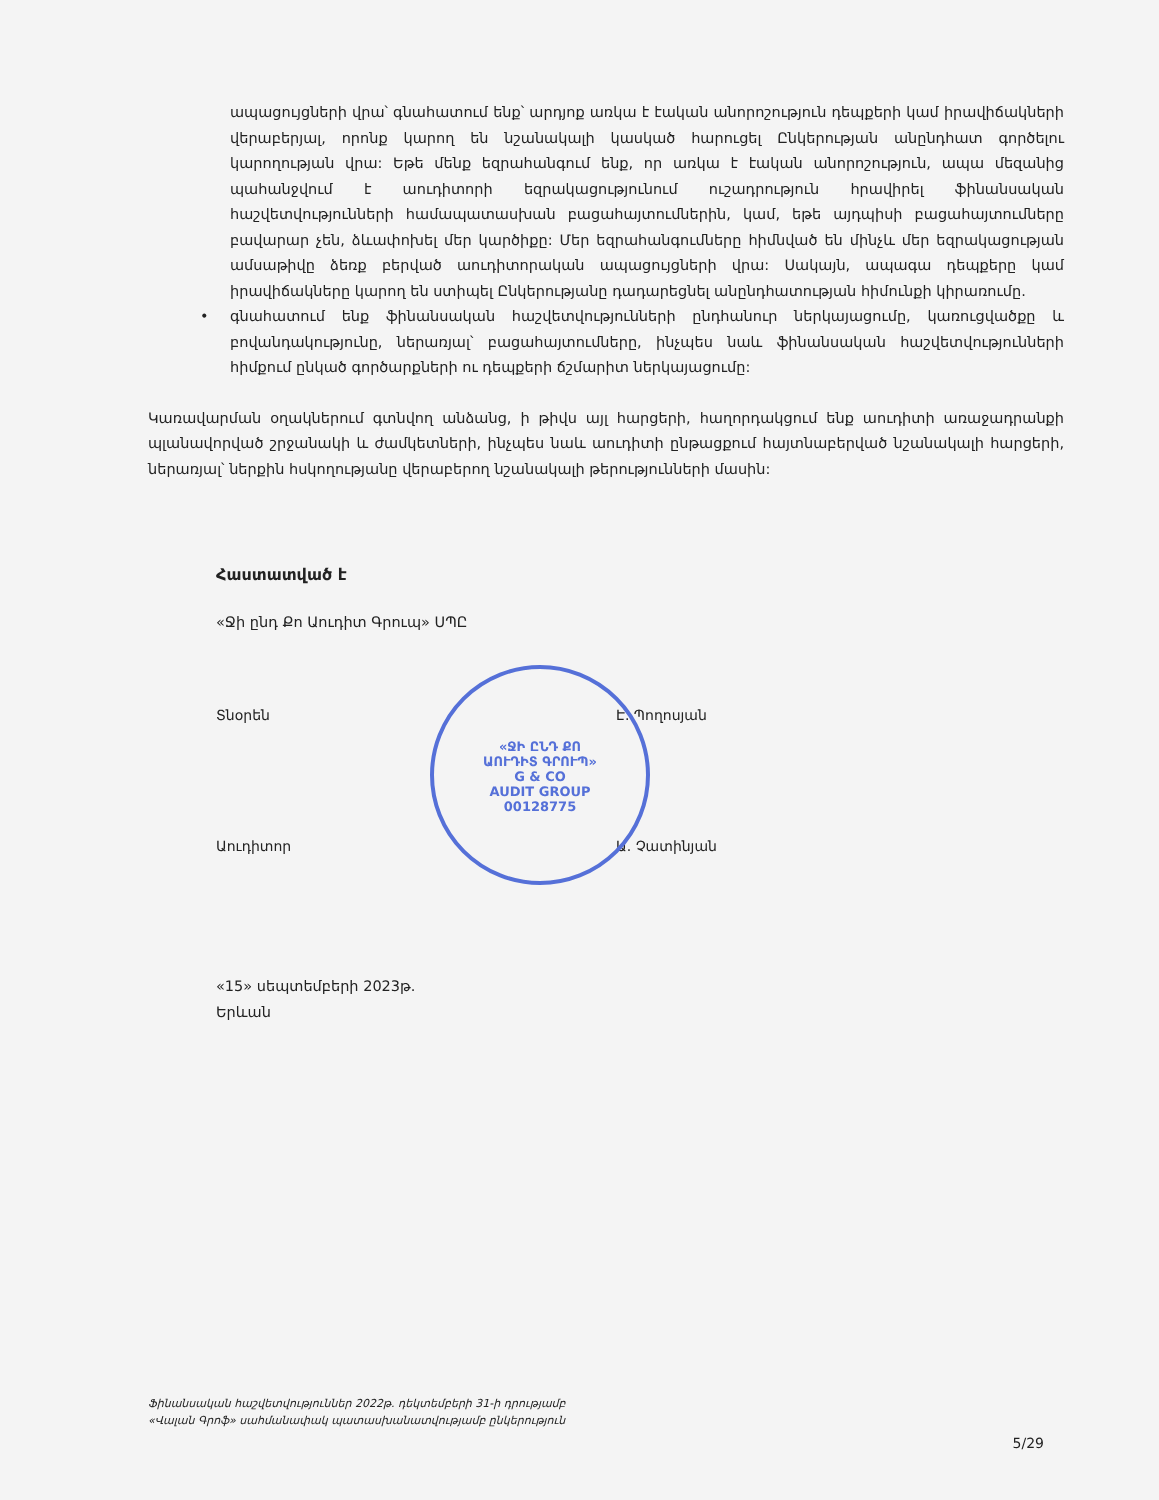ապացույցների վրա՝ գնահատում ենք՝ արդյոք առկա է էական անորոշություն դեպքերի կամ իրավիճակների վերաբերյալ, որոնք կարող են նշանակալի կասկած հարուցել Ընկերության անընդհատ գործելու կարողության վրա: Եթե մենք եզրահանգում ենք, որ առկա է էական անորոշություն, ապա մեզանից պահանջվում է աուդիտորի եզրակացությունում ուշադրություն հրավիրել ֆինանսական հաշվետվությունների համապատասխան բացահայտումներին, կամ, եթե այդպիսի բացահայտումները բավարար չեն, ձևափոխել մեր կարծիքը: Մեր եզրահանգումները հիմնված են մինչև մեր եզրակացության ամսաթիվը ձեռք բերված աուդիտորական ապացույցների վրա: Սակայն, ապագա դեպքերը կամ իրավիճակները կարող են ստիպել Ընկերությանը դադարեցնել անընդհատության հիմունքի կիրառումը.
• գնահատում ենք ֆինանսական հաշվետվությունների ընդհանուր ներկայացումը, կառուցվածքը և բովանդակությունը, ներառյալ՝ բացահայտումները, ինչպես նաև ֆինանսական հաշվետվությունների հիմքում ընկած գործարքների ու դեպքերի ճշմարիտ ներկայացումը:
Կառավարման օղակներում գտնվող անձանց, ի թիվս այլ հարցերի, հաղորդակցում ենք աուդիտի առաջադրանքի պլանավորված շրջանակի և ժամկետների, ինչպես նաև աուդիտի ընթացքում հայտնաբերված նշանակալի հարցերի, ներառյալ՝ ներքին հսկողությանը վերաբերող նշանակալի թերությունների մասին:
Հաստատված է
«Ջի ընդ Քո Աուդիտ Գրուպ» ՍՊԸ
Տնօրեն Է. Պողոսյան
Աուդիտոր Ա. Չատինյան
«15» սեպտեմբերի 2023թ.
Երևան
«ՋԻ ԸՆԴ ՔՈ
ԱՈՒԴԻՏ ԳՐՈՒՊ»
G & CO
AUDIT GROUP
00128775
Ֆինանսական հաշվետվություններ 2022թ. դեկտեմբերի 31-ի դրությամբ
«Վալան Գրոֆ» սահմանափակ պատասխանատվությամբ ընկերություն
5/29